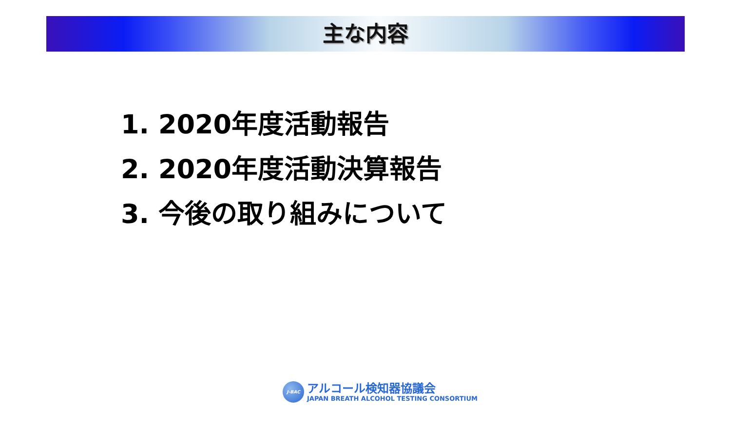主な内容
1. 2020年度活動報告
2. 2020年度活動決算報告
3. 今後の取り組みについて
J-BAC
アルコール検知器協議会
JAPAN BREATH ALCOHOL TESTING CONSORTIUM